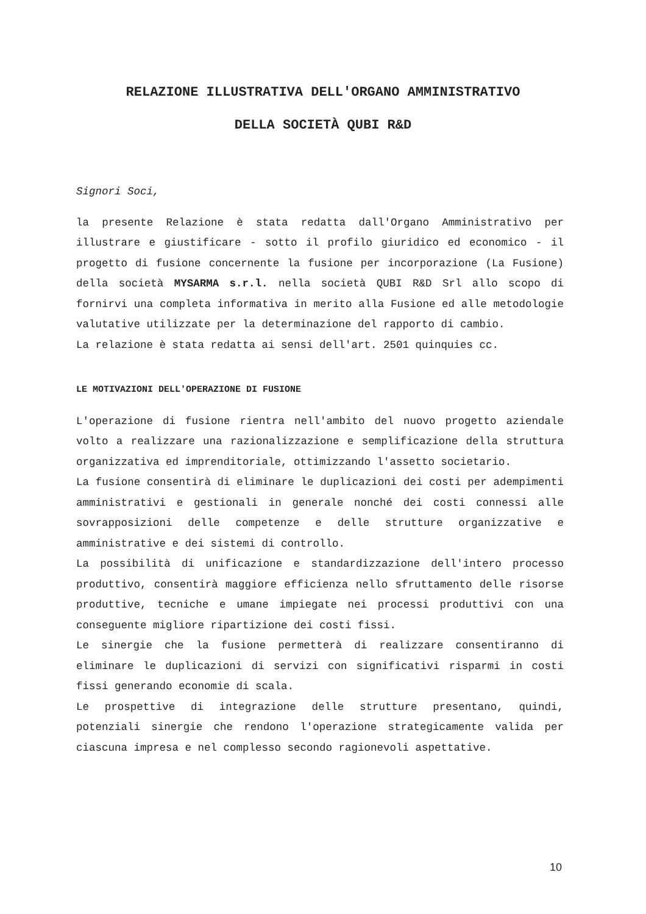RELAZIONE ILLUSTRATIVA DELL'ORGANO AMMINISTRATIVO
DELLA SOCIETÀ QUBI R&D
Signori Soci,
la presente Relazione è stata redatta dall'Organo Amministrativo per illustrare e giustificare - sotto il profilo giuridico ed economico - il progetto di fusione concernente la fusione per incorporazione (La Fusione) della società MYSARMA s.r.l. nella società QUBI R&D Srl allo scopo di fornirvi una completa informativa in merito alla Fusione ed alle metodologie valutative utilizzate per la determinazione del rapporto di cambio.
La relazione è stata redatta ai sensi dell'art. 2501 quinquies cc.
LE MOTIVAZIONI DELL'OPERAZIONE DI FUSIONE
L'operazione di fusione rientra nell'ambito del nuovo progetto aziendale volto a realizzare una razionalizzazione e semplificazione della struttura organizzativa ed imprenditoriale, ottimizzando l'assetto societario.
La fusione consentirà di eliminare le duplicazioni dei costi per adempimenti amministrativi e gestionali in generale nonché dei costi connessi alle sovrapposizioni delle competenze e delle strutture organizzative e amministrative e dei sistemi di controllo.
La possibilità di unificazione e standardizzazione dell'intero processo produttivo, consentirà maggiore efficienza nello sfruttamento delle risorse produttive, tecniche e umane impiegate nei processi produttivi con una conseguente migliore ripartizione dei costi fissi.
Le sinergie che la fusione permetterà di realizzare consentiranno di eliminare le duplicazioni di servizi con significativi risparmi in costi fissi generando economie di scala.
Le prospettive di integrazione delle strutture presentano, quindi, potenziali sinergie che rendono l'operazione strategicamente valida per ciascuna impresa e nel complesso secondo ragionevoli aspettative.
10